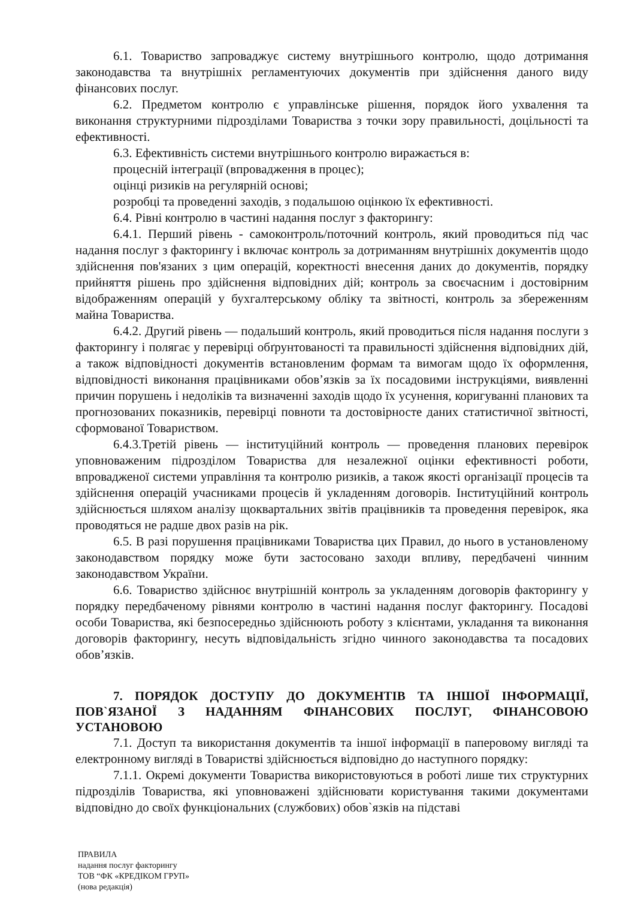6.1. Товариство запроваджує систему внутрішнього контролю, щодо дотримання законодавства та внутрішніх регламентуючих документів при здійснення даного виду фінансових послуг.
6.2. Предметом контролю є управлінське рішення, порядок його ухвалення та виконання структурними підрозділами Товариства з точки зору правильності, доцільності та ефективності.
6.3. Ефективність системи внутрішнього контролю виражається в:
процесній інтеграції (впровадження в процес);
оцінці ризиків на регулярній основі;
розробці та проведенні заходів, з подальшою оцінкою їх ефективності.
6.4. Рівні контролю в частині надання послуг з факторингу:
6.4.1. Перший рівень - самоконтроль/поточний контроль, який проводиться під час надання послуг з факторингу і включає контроль за дотриманням внутрішніх документів щодо здійснення пов'язаних з цим операцій, коректності внесення даних до документів, порядку прийняття рішень про здійснення відповідних дій; контроль за своєчасним і достовірним відображенням операцій у бухгалтерському обліку та звітності, контроль за збереженням майна Товариства.
6.4.2. Другий рівень — подальший контроль, який проводиться після надання послуги з факторингу і полягає у перевірці обґрунтованості та правильності здійснення відповідних дій, а також відповідності документів встановленим формам та вимогам щодо їх оформлення, відповідності виконання працівниками обов’язків за їх посадовими інструкціями, виявленні причин порушень і недоліків та визначенні заходів щодо їх усунення, коригуванні планових та прогнозованих показників, перевірці повноти та достовірносте даних статистичної звітності, сформованої Товариством.
6.4.3.Третій рівень — інституційний контроль — проведення планових перевірок уповноваженим підрозділом Товариства для незалежної оцінки ефективності роботи, впровадженої системи управління та контролю ризиків, а також якості організації процесів та здійснення операцій учасниками процесів й укладенням договорів. Інституційний контроль здійснюється шляхом аналізу щоквартальних звітів працівників та проведення перевірок, яка проводяться не радше двох разів на рік.
6.5. В разі порушення працівниками Товариства цих Правил, до нього в установленому законодавством порядку може бути застосовано заходи впливу, передбачені чинним законодавством України.
6.6. Товариство здійснює внутрішній контроль за укладенням договорів факторингу у порядку передбаченому рівнями контролю в частині надання послуг факторингу. Посадові особи Товариства, які безпосередньо здійснюють роботу з клієнтами, укладання та виконання договорів факторингу, несуть відповідальність згідно чинного законодавства та посадових обов’язків.
7. ПОРЯДОК ДОСТУПУ ДО ДОКУМЕНТІВ ТА ІНШОЇ ІНФОРМАЦІЇ, ПОВ`ЯЗАНОЇ З НАДАННЯМ ФІНАНСОВИХ ПОСЛУГ, ФІНАНСОВОЮ УСТАНОВОЮ
7.1. Доступ та використання документів та іншої інформації в паперовому вигляді та електронному вигляді в Товаристві здійснюється відповідно до наступного порядку:
7.1.1. Окремі документи Товариства використовуються в роботі лише тих структурних підрозділів Товариства, які уповноважені здійснювати користування такими документами відповідно до своїх функціональних (службових) обов`язків на підставі
ПРАВИЛА
надання послуг факторингу
ТОВ “ФК «КРЕДІКОМ ГРУП»
(нова редакція)